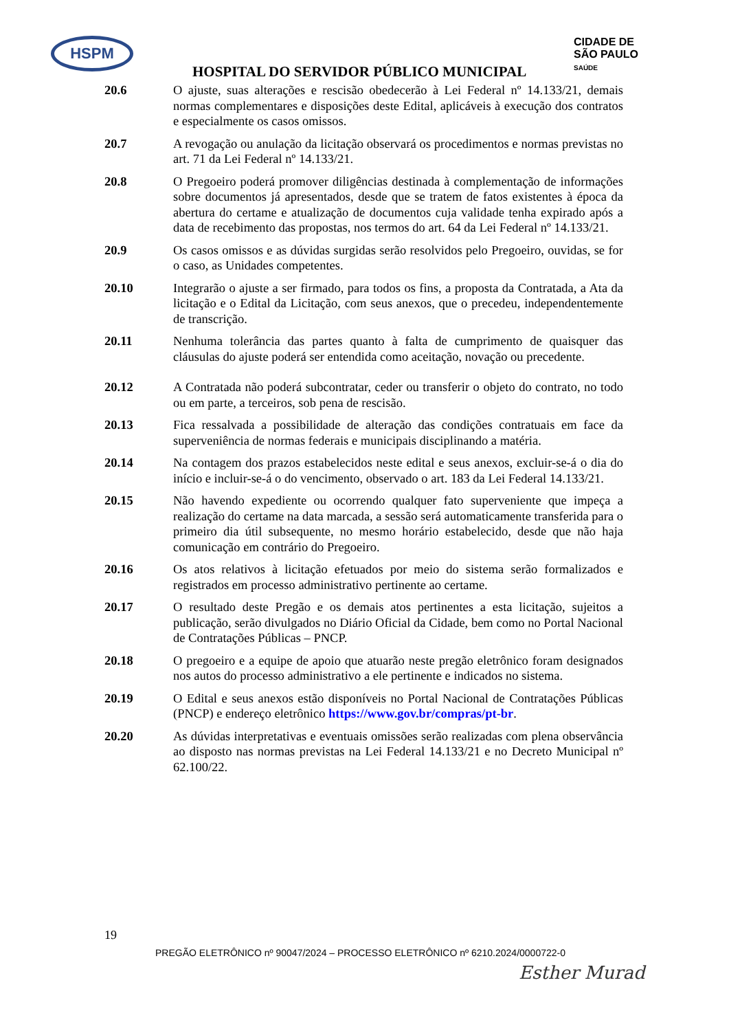HSPM
CIDADE DE
SÃO PAULO
SAÚDE
HOSPITAL DO SERVIDOR PÚBLICO MUNICIPAL
20.6 O ajuste, suas alterações e rescisão obedecerão à Lei Federal nº 14.133/21, demais normas complementares e disposições deste Edital, aplicáveis à execução dos contratos e especialmente os casos omissos.
20.7 A revogação ou anulação da licitação observará os procedimentos e normas previstas no art. 71 da Lei Federal nº 14.133/21.
20.8 O Pregoeiro poderá promover diligências destinada à complementação de informações sobre documentos já apresentados, desde que se tratem de fatos existentes à época da abertura do certame e atualização de documentos cuja validade tenha expirado após a data de recebimento das propostas, nos termos do art. 64 da Lei Federal nº 14.133/21.
20.9 Os casos omissos e as dúvidas surgidas serão resolvidos pelo Pregoeiro, ouvidas, se for o caso, as Unidades competentes.
20.10 Integrarão o ajuste a ser firmado, para todos os fins, a proposta da Contratada, a Ata da licitação e o Edital da Licitação, com seus anexos, que o precedeu, independentemente de transcrição.
20.11 Nenhuma tolerância das partes quanto à falta de cumprimento de quaisquer das cláusulas do ajuste poderá ser entendida como aceitação, novação ou precedente.
20.12 A Contratada não poderá subcontratar, ceder ou transferir o objeto do contrato, no todo ou em parte, a terceiros, sob pena de rescisão.
20.13 Fica ressalvada a possibilidade de alteração das condições contratuais em face da superveniência de normas federais e municipais disciplinando a matéria.
20.14 Na contagem dos prazos estabelecidos neste edital e seus anexos, excluir-se-á o dia do início e incluir-se-á o do vencimento, observado o art. 183 da Lei Federal 14.133/21.
20.15 Não havendo expediente ou ocorrendo qualquer fato superveniente que impeça a realização do certame na data marcada, a sessão será automaticamente transferida para o primeiro dia útil subsequente, no mesmo horário estabelecido, desde que não haja comunicação em contrário do Pregoeiro.
20.16 Os atos relativos à licitação efetuados por meio do sistema serão formalizados e registrados em processo administrativo pertinente ao certame.
20.17 O resultado deste Pregão e os demais atos pertinentes a esta licitação, sujeitos a publicação, serão divulgados no Diário Oficial da Cidade, bem como no Portal Nacional de Contratações Públicas – PNCP.
20.18 O pregoeiro e a equipe de apoio que atuarão neste pregão eletrônico foram designados nos autos do processo administrativo a ele pertinente e indicados no sistema.
20.19 O Edital e seus anexos estão disponíveis no Portal Nacional de Contratações Públicas (PNCP) e endereço eletrônico https://www.gov.br/compras/pt-br.
20.20 As dúvidas interpretativas e eventuais omissões serão realizadas com plena observância ao disposto nas normas previstas na Lei Federal 14.133/21 e no Decreto Municipal nº 62.100/22.
19
PREGÃO ELETRÔNICO nº 90047/2024 – PROCESSO ELETRÔNICO nº 6210.2024/0000722-0
Esther Murad